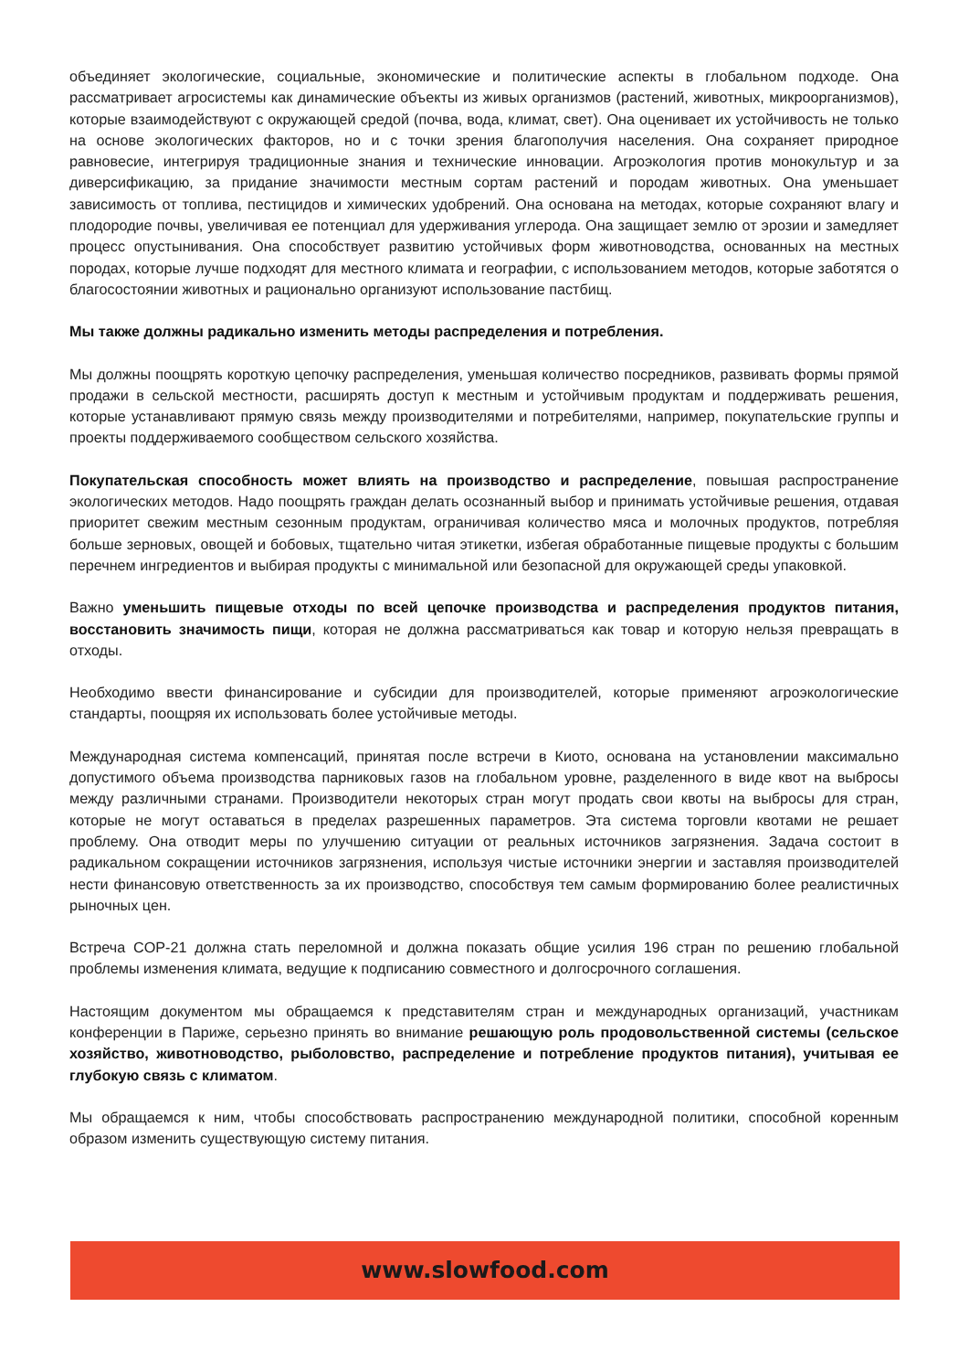объединяет экологические, социальные, экономические и политические аспекты в глобальном подходе. Она рассматривает агросистемы как динамические объекты из живых организмов (растений, животных, микроорганизмов), которые взаимодействуют с окружающей средой (почва, вода, климат, свет). Она оценивает их устойчивость не только на основе экологических факторов, но и с точки зрения благополучия населения. Она сохраняет природное равновесие, интегрируя традиционные знания и технические инновации. Агроэкология против монокультур и за диверсификацию, за придание значимости местным сортам растений и породам животных. Она уменьшает зависимость от топлива, пестицидов и химических удобрений. Она основана на методах, которые сохраняют влагу и плодородие почвы, увеличивая ее потенциал для удерживания углерода. Она защищает землю от эрозии и замедляет процесс опустынивания. Она способствует развитию устойчивых форм животноводства, основанных на местных породах, которые лучше подходят для местного климата и географии, с использованием методов, которые заботятся о благосостоянии животных и рационально организуют использование пастбищ.
Мы также должны радикально изменить методы распределения и потребления.
Мы должны поощрять короткую цепочку распределения, уменьшая количество посредников, развивать формы прямой продажи в сельской местности, расширять доступ к местным и устойчивым продуктам и поддерживать решения, которые устанавливают прямую связь между производителями и потребителями, например, покупательские группы и проекты поддерживаемого сообществом сельского хозяйства.
Покупательская способность может влиять на производство и распределение, повышая распространение экологических методов. Надо поощрять граждан делать осознанный выбор и принимать устойчивые решения, отдавая приоритет свежим местным сезонным продуктам, ограничивая количество мяса и молочных продуктов, потребляя больше зерновых, овощей и бобовых, тщательно читая этикетки, избегая обработанные пищевые продукты с большим перечнем ингредиентов и выбирая продукты с минимальной или безопасной для окружающей среды упаковкой.
Важно уменьшить пищевые отходы по всей цепочке производства и распределения продуктов питания, восстановить значимость пищи, которая не должна рассматриваться как товар и которую нельзя превращать в отходы.
Необходимо ввести финансирование и субсидии для производителей, которые применяют агроэкологические стандарты, поощряя их использовать более устойчивые методы.
Международная система компенсаций, принятая после встречи в Киото, основана на установлении максимально допустимого объема производства парниковых газов на глобальном уровне, разделенного в виде квот на выбросы между различными странами. Производители некоторых стран могут продать свои квоты на выбросы для стран, которые не могут оставаться в пределах разрешенных параметров. Эта система торговли квотами не решает проблему. Она отводит меры по улучшению ситуации от реальных источников загрязнения. Задача состоит в радикальном сокращении источников загрязнения, используя чистые источники энергии и заставляя производителей нести финансовую ответственность за их производство, способствуя тем самым формированию более реалистичных рыночных цен.
Встреча COP-21 должна стать переломной и должна показать общие усилия 196 стран по решению глобальной проблемы изменения климата, ведущие к подписанию совместного и долгосрочного соглашения.
Настоящим документом мы обращаемся к представителям стран и международных организаций, участникам конференции в Париже, серьезно принять во внимание решающую роль продовольственной системы (сельское хозяйство, животноводство, рыболовство, распределение и потребление продуктов питания), учитывая ее глубокую связь с климатом.
Мы обращаемся к ним, чтобы способствовать распространению международной политики, способной коренным образом изменить существующую систему питания.
www.slowfood.com